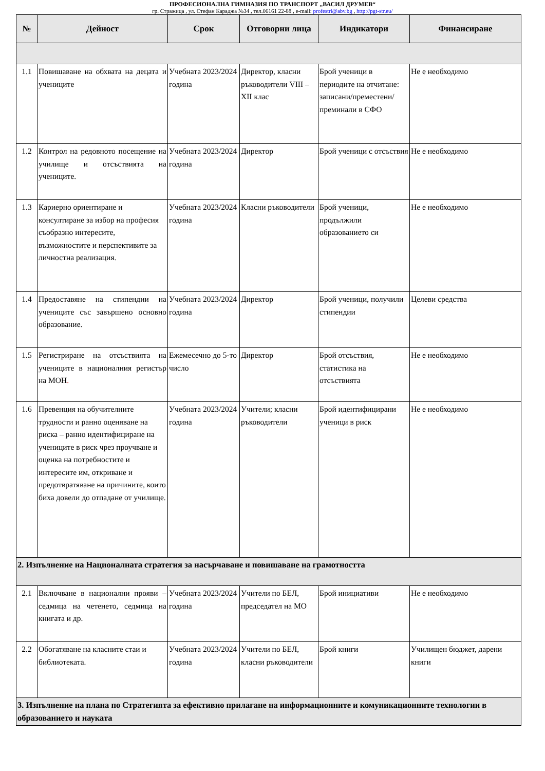ПРОФЕСИОНАЛНА ГИМНАЗИЯ ПО ТРАНСПОРТ „ВАСИЛ ДРУМЕВ“
гр. Стражица , ул. Стефан Караджа №34 , тел.06161 22-88 , e-mail: profestri@abv.bg , http://pgt-str.eu/
| № | Дейност | Срок | Отговорни лица | Индикатори | Финансиране |
| --- | --- | --- | --- | --- | --- |
| 1.1 | Повишаване на обхвата на децата и учениците | Учебната 2023/2024 година | Директор, класни ръководители VIII – XII клас | Брой ученици в периодите на отчитане: записани/преместени/преминали в СФО | Не е необходимо |
| 1.2 | Контрол на редовното посещение на училище и отсъствията на учениците. | Учебната 2023/2024 година | Директор | Брой ученици с отсъствия | Не е необходимо |
| 1.3 | Кариерно ориентиране и консултиране за избор на професия съобразно интересите, възможностите и перспективите за личностна реализация. | Учебната 2023/2024 година | Класни ръководители | Брой ученици, продължили образованието си | Не е необходимо |
| 1.4 | Предоставяне на стипендии на учениците със завършено основно образование. | Учебната 2023/2024 година | Директор | Брой ученици, получили стипендии | Целеви средства |
| 1.5 | Регистриране на отсъствията на учениците в националния регистър на МОН . | Ежемесечно до 5-то число | Директор | Брой отсъствия, статистика на отсъствията | Не е необходимо |
| 1.6 | Превенция на обучителните трудности и ранно оценяване на риска – ранно идентифициране на учениците в риск чрез проучване и оценка на потребностите и интересите им, откриване и предотвратяване на причините, които биха довели до отпадане от училище. | Учебната 2023/2024 година | Учители; класни ръководители | Брой идентифицирани ученици в риск | Не е необходимо |
| 2. Изпълнение на Националната стратегия за насърчаване и повишаване на грамотността | | | | | |
| 2.1 | Включване в национални прояви –седмица на четенето, седмица на книгата и др. | Учебната 2023/2024 година | Учители по БЕЛ, председател на МО | Брой инициативи | Не е необходимо |
| 2.2 | Обогатяване на класните стаи и библиотеката. | Учебната 2023/2024 година | Учители по БЕЛ, класни ръководители | Брой книги | Училищен бюджет, дарени книги |
| 3. Изпълнение на плана по Стратегията за ефективно прилагане на информационните и комуникационните технологии в образованието и науката | | | | | |